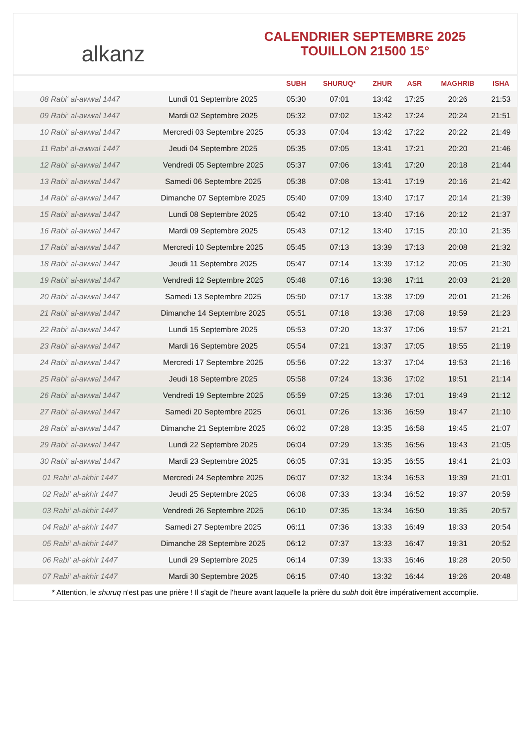alkanz
CALENDRIER SEPTEMBRE 2025
TOUILLON 21500 15°
| | | SUBH | SHURUQ* | ZHUR | ASR | MAGHRIB | ISHA |
| --- | --- | --- | --- | --- | --- | --- | --- |
| 08 Rabi‘ al-awwal 1447 | Lundi 01 Septembre 2025 | 05:30 | 07:01 | 13:42 | 17:25 | 20:26 | 21:53 |
| 09 Rabi‘ al-awwal 1447 | Mardi 02 Septembre 2025 | 05:32 | 07:02 | 13:42 | 17:24 | 20:24 | 21:51 |
| 10 Rabi‘ al-awwal 1447 | Mercredi 03 Septembre 2025 | 05:33 | 07:04 | 13:42 | 17:22 | 20:22 | 21:49 |
| 11 Rabi‘ al-awwal 1447 | Jeudi 04 Septembre 2025 | 05:35 | 07:05 | 13:41 | 17:21 | 20:20 | 21:46 |
| 12 Rabi‘ al-awwal 1447 | Vendredi 05 Septembre 2025 | 05:37 | 07:06 | 13:41 | 17:20 | 20:18 | 21:44 |
| 13 Rabi‘ al-awwal 1447 | Samedi 06 Septembre 2025 | 05:38 | 07:08 | 13:41 | 17:19 | 20:16 | 21:42 |
| 14 Rabi‘ al-awwal 1447 | Dimanche 07 Septembre 2025 | 05:40 | 07:09 | 13:40 | 17:17 | 20:14 | 21:39 |
| 15 Rabi‘ al-awwal 1447 | Lundi 08 Septembre 2025 | 05:42 | 07:10 | 13:40 | 17:16 | 20:12 | 21:37 |
| 16 Rabi‘ al-awwal 1447 | Mardi 09 Septembre 2025 | 05:43 | 07:12 | 13:40 | 17:15 | 20:10 | 21:35 |
| 17 Rabi‘ al-awwal 1447 | Mercredi 10 Septembre 2025 | 05:45 | 07:13 | 13:39 | 17:13 | 20:08 | 21:32 |
| 18 Rabi‘ al-awwal 1447 | Jeudi 11 Septembre 2025 | 05:47 | 07:14 | 13:39 | 17:12 | 20:05 | 21:30 |
| 19 Rabi‘ al-awwal 1447 | Vendredi 12 Septembre 2025 | 05:48 | 07:16 | 13:38 | 17:11 | 20:03 | 21:28 |
| 20 Rabi‘ al-awwal 1447 | Samedi 13 Septembre 2025 | 05:50 | 07:17 | 13:38 | 17:09 | 20:01 | 21:26 |
| 21 Rabi‘ al-awwal 1447 | Dimanche 14 Septembre 2025 | 05:51 | 07:18 | 13:38 | 17:08 | 19:59 | 21:23 |
| 22 Rabi‘ al-awwal 1447 | Lundi 15 Septembre 2025 | 05:53 | 07:20 | 13:37 | 17:06 | 19:57 | 21:21 |
| 23 Rabi‘ al-awwal 1447 | Mardi 16 Septembre 2025 | 05:54 | 07:21 | 13:37 | 17:05 | 19:55 | 21:19 |
| 24 Rabi‘ al-awwal 1447 | Mercredi 17 Septembre 2025 | 05:56 | 07:22 | 13:37 | 17:04 | 19:53 | 21:16 |
| 25 Rabi‘ al-awwal 1447 | Jeudi 18 Septembre 2025 | 05:58 | 07:24 | 13:36 | 17:02 | 19:51 | 21:14 |
| 26 Rabi‘ al-awwal 1447 | Vendredi 19 Septembre 2025 | 05:59 | 07:25 | 13:36 | 17:01 | 19:49 | 21:12 |
| 27 Rabi‘ al-awwal 1447 | Samedi 20 Septembre 2025 | 06:01 | 07:26 | 13:36 | 16:59 | 19:47 | 21:10 |
| 28 Rabi‘ al-awwal 1447 | Dimanche 21 Septembre 2025 | 06:02 | 07:28 | 13:35 | 16:58 | 19:45 | 21:07 |
| 29 Rabi‘ al-awwal 1447 | Lundi 22 Septembre 2025 | 06:04 | 07:29 | 13:35 | 16:56 | 19:43 | 21:05 |
| 30 Rabi‘ al-awwal 1447 | Mardi 23 Septembre 2025 | 06:05 | 07:31 | 13:35 | 16:55 | 19:41 | 21:03 |
| 01 Rabi‘ al-akhir 1447 | Mercredi 24 Septembre 2025 | 06:07 | 07:32 | 13:34 | 16:53 | 19:39 | 21:01 |
| 02 Rabi‘ al-akhir 1447 | Jeudi 25 Septembre 2025 | 06:08 | 07:33 | 13:34 | 16:52 | 19:37 | 20:59 |
| 03 Rabi‘ al-akhir 1447 | Vendredi 26 Septembre 2025 | 06:10 | 07:35 | 13:34 | 16:50 | 19:35 | 20:57 |
| 04 Rabi‘ al-akhir 1447 | Samedi 27 Septembre 2025 | 06:11 | 07:36 | 13:33 | 16:49 | 19:33 | 20:54 |
| 05 Rabi‘ al-akhir 1447 | Dimanche 28 Septembre 2025 | 06:12 | 07:37 | 13:33 | 16:47 | 19:31 | 20:52 |
| 06 Rabi‘ al-akhir 1447 | Lundi 29 Septembre 2025 | 06:14 | 07:39 | 13:33 | 16:46 | 19:28 | 20:50 |
| 07 Rabi‘ al-akhir 1447 | Mardi 30 Septembre 2025 | 06:15 | 07:40 | 13:32 | 16:44 | 19:26 | 20:48 |
* Attention, le shuruq n'est pas une prière ! Il s'agit de l'heure avant laquelle la prière du subh doit être impérativement accomplie.